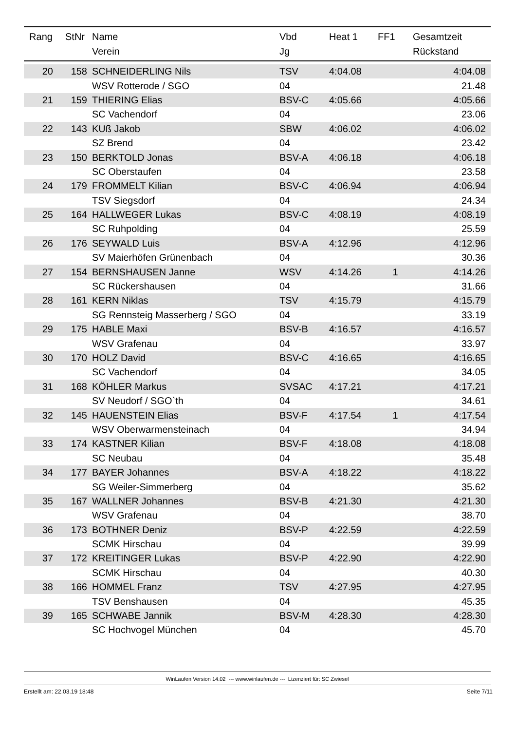| Rang | StNr | Name Verein | Vbd Jg | Heat 1 | FF1 | Gesamtzeit Rückstand |
| --- | --- | --- | --- | --- | --- | --- |
| 20 | 158 | SCHNEIDERLING Nils | TSV | 4:04.08 | | 4:04.08 |
| | | WSV Rotterode / SGO | 04 | | | 21.48 |
| 21 | 159 | THIERING Elias | BSV-C | 4:05.66 | | 4:05.66 |
| | | SC Vachendorf | 04 | | | 23.06 |
| 22 | 143 | KUß Jakob | SBW | 4:06.02 | | 4:06.02 |
| | | SZ Brend | 04 | | | 23.42 |
| 23 | 150 | BERKTOLD Jonas | BSV-A | 4:06.18 | | 4:06.18 |
| | | SC Oberstaufen | 04 | | | 23.58 |
| 24 | 179 | FROMMELT Kilian | BSV-C | 4:06.94 | | 4:06.94 |
| | | TSV Siegsdorf | 04 | | | 24.34 |
| 25 | 164 | HALLWEGER Lukas | BSV-C | 4:08.19 | | 4:08.19 |
| | | SC Ruhpolding | 04 | | | 25.59 |
| 26 | 176 | SEYWALD Luis | BSV-A | 4:12.96 | | 4:12.96 |
| | | SV Maierhöfen Grünenbach | 04 | | | 30.36 |
| 27 | 154 | BERNSHAUSEN Janne | WSV | 4:14.26 | 1 | 4:14.26 |
| | | SC Rückershausen | 04 | | | 31.66 |
| 28 | 161 | KERN Niklas | TSV | 4:15.79 | | 4:15.79 |
| | | SG Rennsteig Masserberg / SGO | 04 | | | 33.19 |
| 29 | 175 | HABLE Maxi | BSV-B | 4:16.57 | | 4:16.57 |
| | | WSV Grafenau | 04 | | | 33.97 |
| 30 | 170 | HOLZ David | BSV-C | 4:16.65 | | 4:16.65 |
| | | SC Vachendorf | 04 | | | 34.05 |
| 31 | 168 | KÖHLER Markus | SVSAC | 4:17.21 | | 4:17.21 |
| | | SV Neudorf / SGO`th | 04 | | | 34.61 |
| 32 | 145 | HAUENSTEIN Elias | BSV-F | 4:17.54 | 1 | 4:17.54 |
| | | WSV Oberwarmensteinach | 04 | | | 34.94 |
| 33 | 174 | KASTNER Kilian | BSV-F | 4:18.08 | | 4:18.08 |
| | | SC Neubau | 04 | | | 35.48 |
| 34 | 177 | BAYER Johannes | BSV-A | 4:18.22 | | 4:18.22 |
| | | SG Weiler-Simmerberg | 04 | | | 35.62 |
| 35 | 167 | WALLNER Johannes | BSV-B | 4:21.30 | | 4:21.30 |
| | | WSV Grafenau | 04 | | | 38.70 |
| 36 | 173 | BOTHNER Deniz | BSV-P | 4:22.59 | | 4:22.59 |
| | | SCMK Hirschau | 04 | | | 39.99 |
| 37 | 172 | KREITINGER Lukas | BSV-P | 4:22.90 | | 4:22.90 |
| | | SCMK Hirschau | 04 | | | 40.30 |
| 38 | 166 | HOMMEL Franz | TSV | 4:27.95 | | 4:27.95 |
| | | TSV Benshausen | 04 | | | 45.35 |
| 39 | 165 | SCHWABE Jannik | BSV-M | 4:28.30 | | 4:28.30 |
| | | SC Hochvogel München | 04 | | | 45.70 |
WinLaufen Version 14.02 --- www.winlaufen.de --- Lizenziert für: SC Zwiesel
Erstellt am: 22.03.19 18:48 Seite 7/11